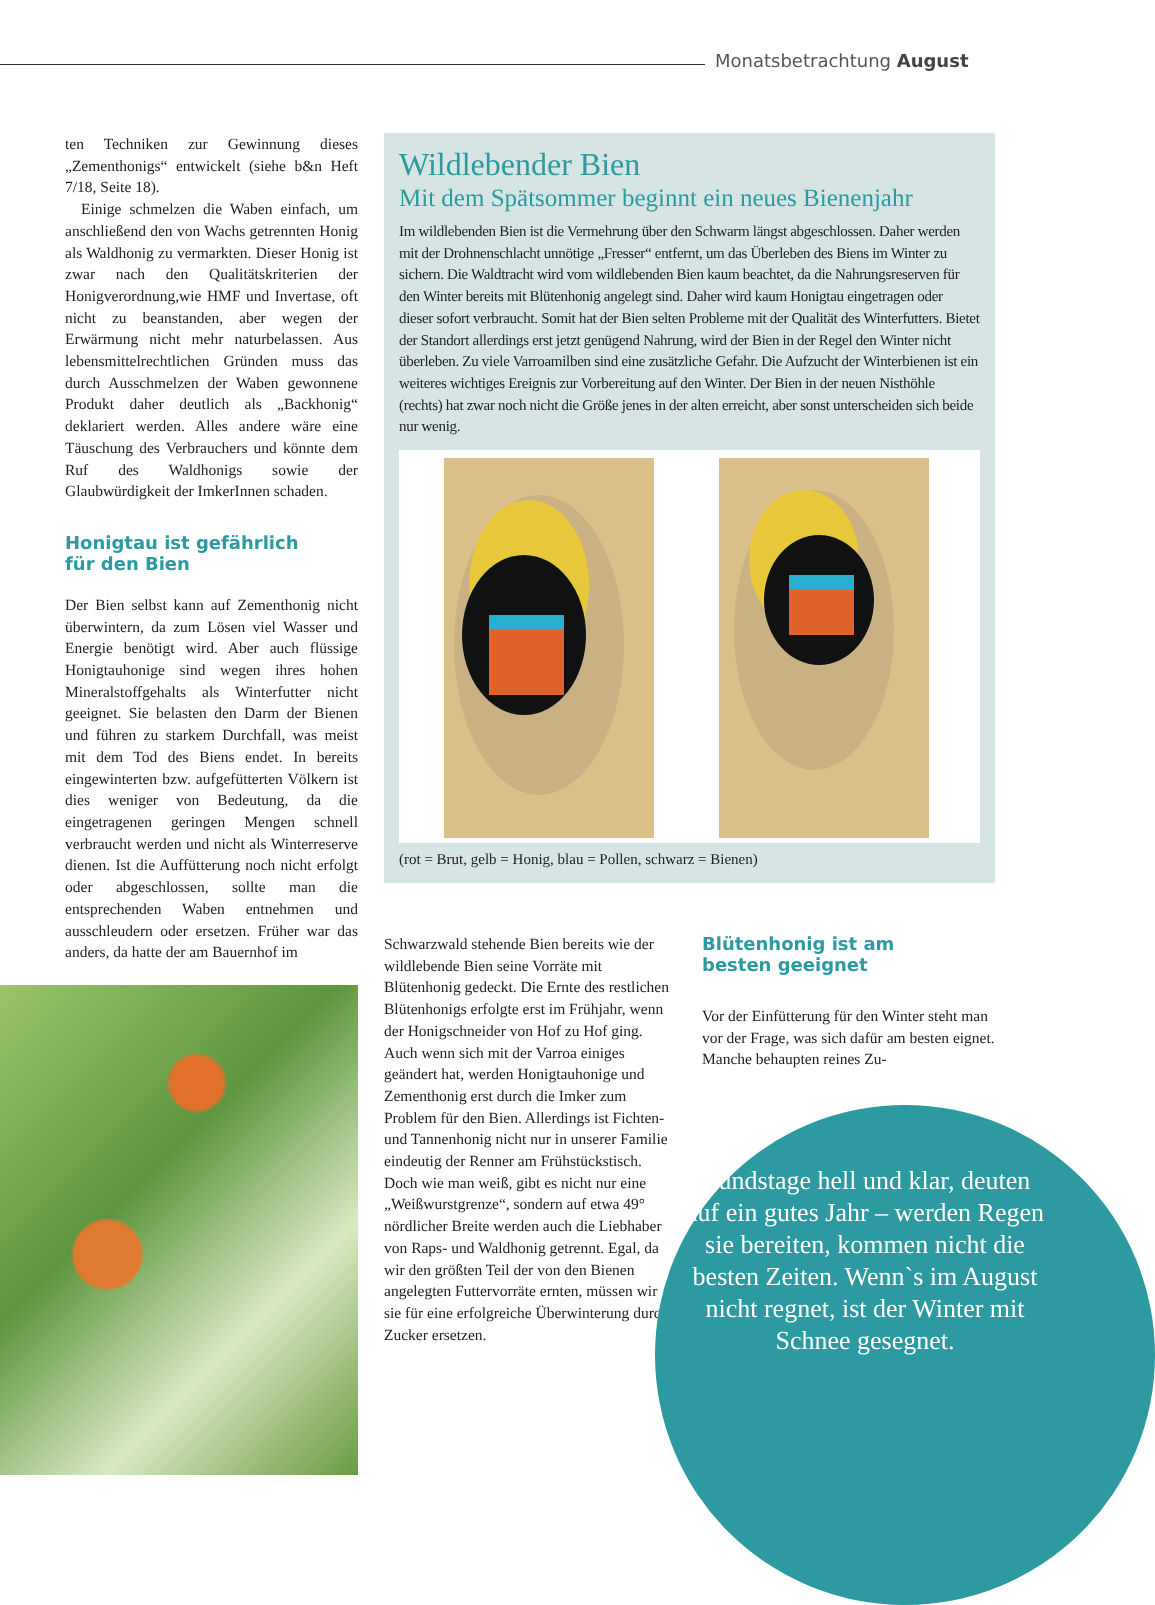Monatsbetrachtung August
ten Techniken zur Gewinnung dieses „Zementhonigs“ entwickelt (siehe b&n Heft 7/18, Seite 18).
Einige schmelzen die Waben einfach, um anschließend den von Wachs getrennten Honig als Waldhonig zu vermarkten. Dieser Honig ist zwar nach den Qualitätskriterien der Honigverordnung,wie HMF und Invertase, oft nicht zu beanstanden, aber wegen der Erwärmung nicht mehr naturbelassen. Aus lebensmittelrechtlichen Gründen muss das durch Ausschmelzen der Waben gewonnene Produkt daher deutlich als „Backhonig“ deklariert werden. Alles andere wäre eine Täuschung des Verbrauchers und könnte dem Ruf des Waldhonigs sowie der Glaubwürdigkeit der ImkerInnen schaden.
Honigtau ist gefährlich
für den Bien
Der Bien selbst kann auf Zementhonig nicht überwintern, da zum Lösen viel Wasser und Energie benötigt wird. Aber auch flüssige Honigtauhonige sind wegen ihres hohen Mineralstoffgehalts als Winterfutter nicht geeignet. Sie belasten den Darm der Bienen und führen zu starkem Durchfall, was meist mit dem Tod des Biens endet. In bereits eingewinterten bzw. aufgefütterten Völkern ist dies weniger von Bedeutung, da die eingetragenen geringen Mengen schnell verbraucht werden und nicht als Winterreserve dienen. Ist die Auffütterung noch nicht erfolgt oder abgeschlossen, sollte man die entsprechenden Waben entnehmen und ausschleudern oder ersetzen. Früher war das anders, da hatte der am Bauernhof im
Wildlebender Bien
Mit dem Spätsommer beginnt ein neues Bienenjahr
Im wildlebenden Bien ist die Vermehrung über den Schwarm längst abgeschlossen. Daher werden mit der Drohnenschlacht unnötige „Fresser“ entfernt, um das Überleben des Biens im Winter zu sichern. Die Waldtracht wird vom wildlebenden Bien kaum beachtet, da die Nahrungsreserven für den Winter bereits mit Blütenhonig angelegt sind. Daher wird kaum Honigtau eingetragen oder dieser sofort verbraucht. Somit hat der Bien selten Probleme mit der Qualität des Winterfutters. Bietet der Standort allerdings erst jetzt genügend Nahrung, wird der Bien in der Regel den Winter nicht überleben. Zu viele Varroamilben sind eine zusätzliche Gefahr. Die Aufzucht der Winterbienen ist ein weiteres wichtiges Ereignis zur Vorbereitung auf den Winter. Der Bien in der neuen Nisthöhle (rechts) hat zwar noch nicht die Größe jenes in der alten erreicht, aber sonst unterscheiden sich beide nur wenig.
(rot = Brut, gelb = Honig, blau = Pollen, schwarz = Bienen)
Schwarzwald stehende Bien bereits wie der wildlebende Bien seine Vorräte mit Blütenhonig gedeckt. Die Ernte des restlichen Blütenhonigs erfolgte erst im Frühjahr, wenn der Honigschneider von Hof zu Hof ging. Auch wenn sich mit der Varroa einiges geändert hat, werden Honigtauhonige und Zementhonig erst durch die Imker zum Problem für den Bien. Allerdings ist Fichten- und Tannenhonig nicht nur in unserer Familie eindeutig der Renner am Frühstückstisch. Doch wie man weiß, gibt es nicht nur eine „Weißwurstgrenze“, sondern auf etwa 49° nördlicher Breite werden auch die Liebhaber von Raps- und Waldhonig getrennt. Egal, da wir den größten Teil der von den Bienen angelegten Futtervorräte ernten, müssen wir sie für eine erfolgreiche Überwinterung durch Zucker ersetzen.
Blütenhonig ist am
besten geeignet
Vor der Einfütterung für den Winter steht man vor der Frage, was sich dafür am besten eignet. Manche behaupten reines Zu-
Hundstage hell und klar, deuten auf ein gutes Jahr – werden Regen sie bereiten, kommen nicht die besten Zeiten. Wenn`s im August nicht regnet, ist der Winter mit Schnee gesegnet.